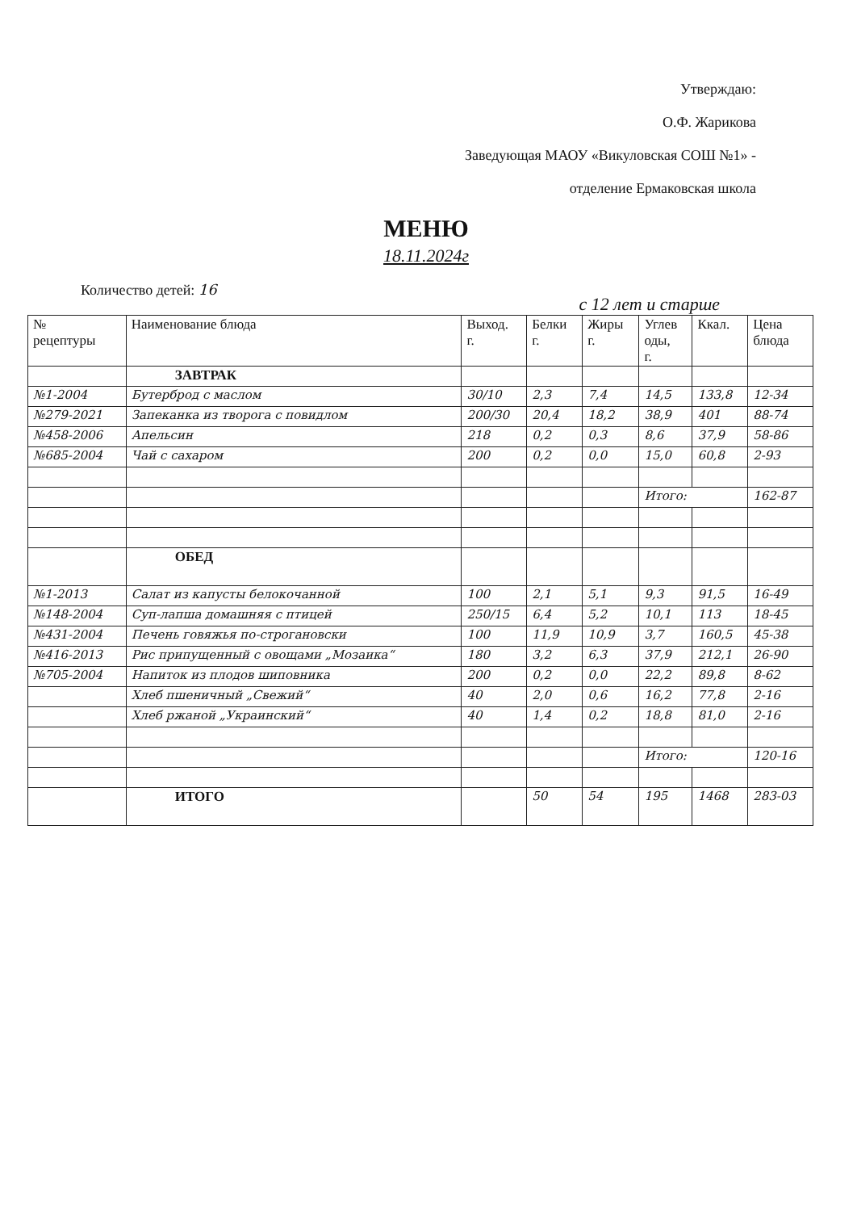Утверждаю:
О.Ф. Жарикова
Заведующая МАОУ «Викуловская СОШ №1» -
отделение Ермаковская школа
МЕНЮ
18.11.2024г
Количество детей: 16
с 12 лет и старше
| № рецептуры | Наименование блюда | Выход. г. | Белки г. | Жиры г. | Углев оды, г. | Ккал. | Цена блюда |
| --- | --- | --- | --- | --- | --- | --- | --- |
| | ЗАВТРАК | | | | | | |
| №1-2004 | Бутерброд с маслом | 30/10 | 2,3 | 7,4 | 14,5 | 133,8 | 12-34 |
| №279-2021 | Запеканка из творога с повидлом | 200/30 | 20,4 | 18,2 | 38,9 | 401 | 88-74 |
| №458-2006 | Апельсин | 218 | 0,2 | 0,3 | 8,6 | 37,9 | 58-86 |
| №685-2004 | Чай с сахаром | 200 | 0,2 | 0,0 | 15,0 | 60,8 | 2-93 |
| | | | | | Итого: | | 162-87 |
| | ОБЕД | | | | | | |
| №1-2013 | Салат из капусты белокочанной | 100 | 2,1 | 5,1 | 9,3 | 91,5 | 16-49 |
| №148-2004 | Суп-лапша домашняя с птицей | 250/15 | 6,4 | 5,2 | 10,1 | 113 | 18-45 |
| №431-2004 | Печень говяжья по-строгановски | 100 | 11,9 | 10,9 | 3,7 | 160,5 | 45-38 |
| №416-2013 | Рис припущенный с овощами „Мозаика“ | 180 | 3,2 | 6,3 | 37,9 | 212,1 | 26-90 |
| №705-2004 | Напиток из плодов шиповника | 200 | 0,2 | 0,0 | 22,2 | 89,8 | 8-62 |
| | Хлеб пшеничный „Свежий“ | 40 | 2,0 | 0,6 | 16,2 | 77,8 | 2-16 |
| | Хлеб ржаной „Украинский“ | 40 | 1,4 | 0,2 | 18,8 | 81,0 | 2-16 |
| | | | | | Итого: | | 120-16 |
| | ИТОГО | | 50 | 54 | 195 | 1468 | 283-03 |